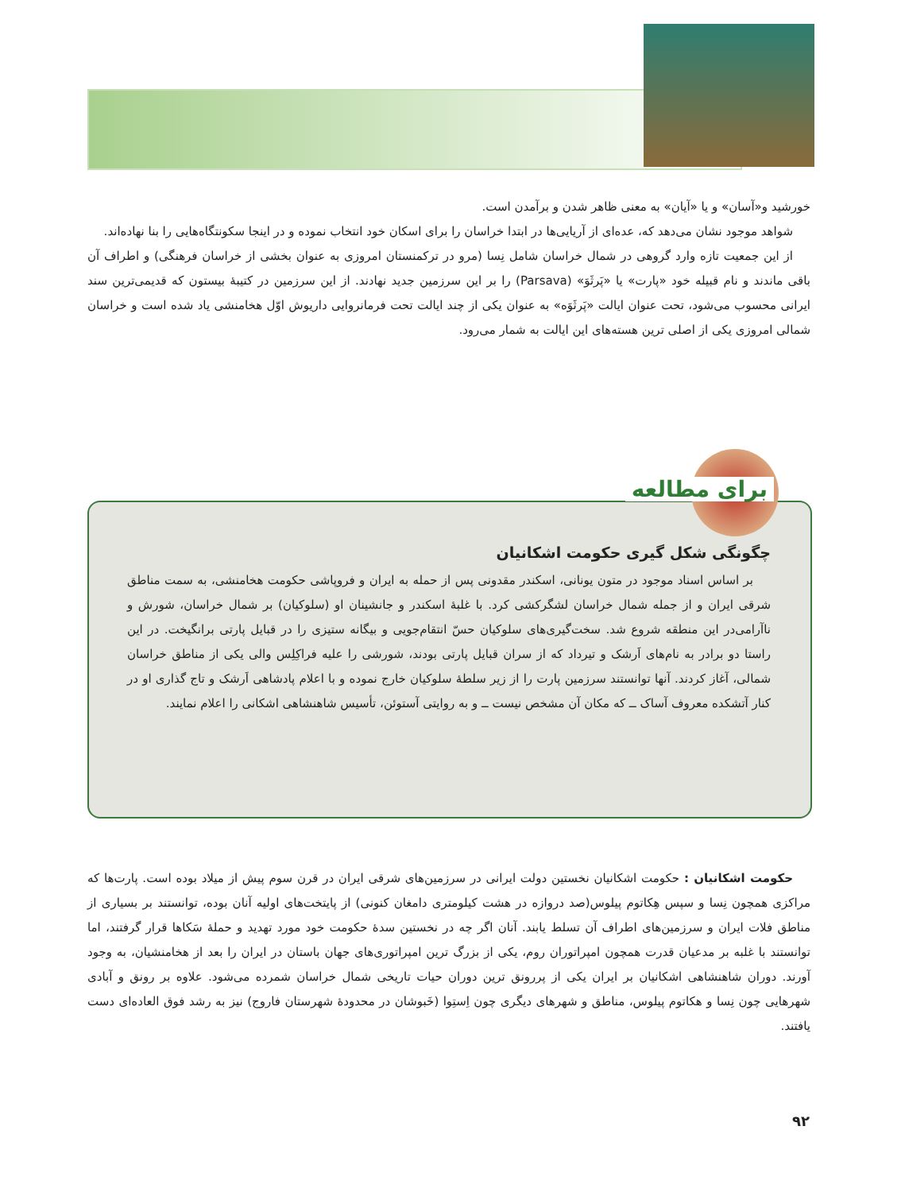خورشید و«آسان» و یا «آیان» به معنی ظاهر شدن و برآمدن است.
شواهد موجود نشان می‌دهد که، عده‌ای از آریایی‌ها در ابتدا خراسان را برای اسکان خود انتخاب نموده و در اینجا سکونتگاه‌هایی را بنا نهاده‌اند.
از این جمعیت تازه وارد گروهی در شمال خراسان شامل نِسا (مرو در ترکمنستان امروزی به عنوان بخشی از خراسان فرهنگی) و اطراف آن باقی ماندند و نام قبیله خود «پارت» یا «پَرثَوَ» (Parsava) را بر این سرزمین جدید نهادند. از این سرزمین در کتیبهٔ بیستون که قدیمی‌ترین سند ایرانی محسوب می‌شود، تحت عنوان ایالت «پَرثَوَه» به عنوان یکی از چند ایالت تحت فرمانروایی داریوش اوّل هخامنشی یاد شده است و خراسان شمالی امروزی یکی از اصلی ترین هسته‌های این ایالت به شمار می‌رود.
برای مطالعه
چگونگی شکل گیری حکومت اشکانیان
بر اساس اسناد موجود در متون یونانی، اسکندر مقدونی پس از حمله به ایران و فروپاشی حکومت هخامنشی، به سمت مناطق شرقی ایران و از جمله شمال خراسان لشگرکشی کرد. با غلبهٔ اسکندر و جانشینان او (سلوکیان) بر شمال خراسان، شورش و ناآرامی‌در این منطقه شروع شد. سخت‌گیری‌های سلوکیان حسّ انتقام‌جویی و بیگانه ستیزی را در قبایل پارتی برانگیخت. در این راستا دو برادر به نام‌های اَرشک و تیرداد که از سران قبایل پارتی بودند، شورشی را علیه فراکِلِس والی یکی از مناطق خراسان شمالی، آغاز کردند. آنها توانستند سرزمین پارت را از زیر سلطهٔ سلوکیان خارج نموده و با اعلام پادشاهی اَرشک و تاج گذاری او در کنار آتشکده معروف آساک ــ که مکان آن مشخص نیست ــ و به روایتی آستوئن، تأسیس شاهنشاهی اشکانی را اعلام نمایند.
حکومت اشکانیان : حکومت اشکانیان نخستین دولت ایرانی در سرزمین‌های شرقی ایران در قرن سوم پیش از میلاد بوده است. پارت‌ها که مراکزی همچون نِسا و سپس هِکاتوم پیلوس(صد دروازه در هشت کیلومتری دامغان کنونی) از پایتخت‌های اولیه آنان بوده، توانستند بر بسیاری از مناطق فلات ایران و سرزمین‌های اطراف آن تسلط یابند. آنان اگر چه در نخستین سدهٔ حکومت خود مورد تهدید و حملهٔ سَکاها قرار گرفتند، اما توانستند با غلبه بر مدعیان قدرت همچون امپراتوران روم، یکی از بزرگ ترین امپراتوری‌های جهان باستان در ایران را بعد از هخامنشیان، به وجود آورند. دوران شاهنشاهی اشکانیان بر ایران یکی از پررونق ترین دوران حیات تاریخی شمال خراسان شمرده می‌شود. علاوه بر رونق و آبادی شهرهایی چون نِسا و هکاتوم پیلوس، مناطق و شهرهای دیگری چون اِستِوا (خَبوشان در محدودهٔ شهرستان فاروج) نیز به رشد فوق العاده‌ای دست یافتند.
۹۲